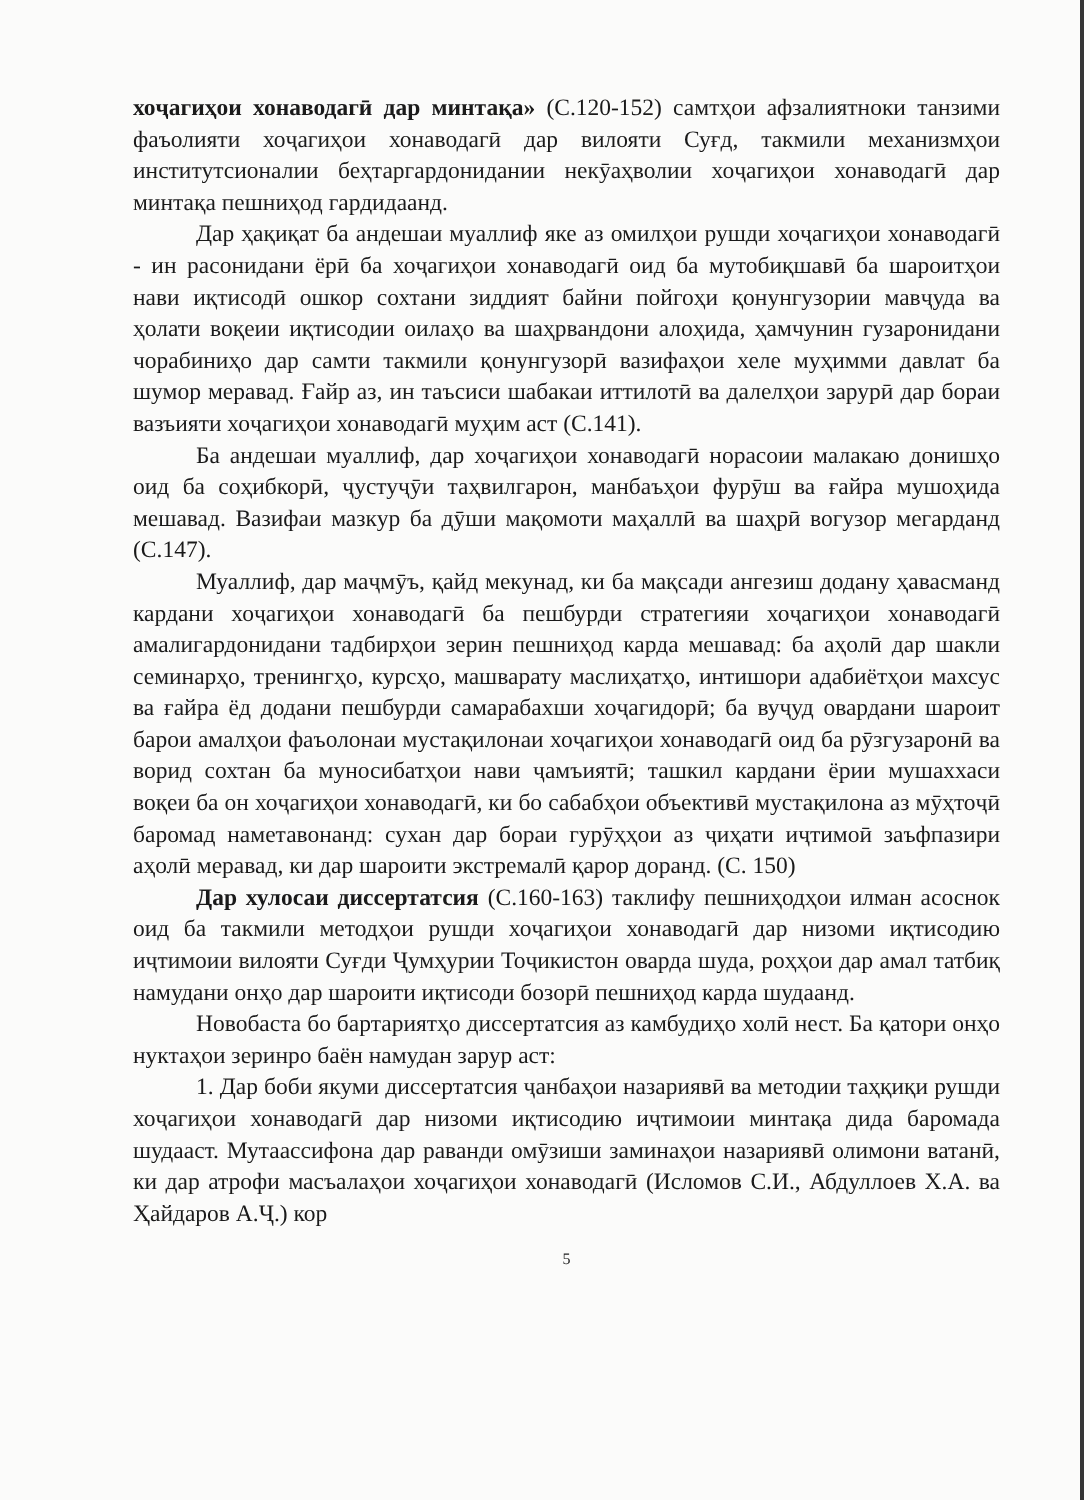хоҷагиҳои хонаводагӣ дар минтақа» (С.120-152) самтҳои афзалиятноки танзими фаъолияти хоҷагиҳои хонаводагӣ дар вилояти Суғд, такмили механизмҳои институтсионалии беҳтаргардонидании некӯаҳволии хоҷагиҳои хонаводагӣ дар минтақа пешниҳод гардидаанд.
Дар ҳақиқат ба андешаи муаллиф яке аз омилҳои рушди хоҷагиҳои хонаводагӣ - ин расонидани ёрӣ ба хоҷагиҳои хонаводагӣ оид ба мутобиқшавӣ ба шароитҳои нави иқтисодӣ ошкор сохтани зиддият байни пойгоҳи қонунгузории мавҷуда ва ҳолати воқеии иқтисодии оилаҳо ва шаҳрвандони алоҳида, ҳамчунин гузаронидани чорабиниҳо дар самти такмили қонунгузорӣ вазифаҳои хеле муҳимми давлат ба шумор меравад. Ғайр аз, ин таъсиси шабакаи иттилотӣ ва далелҳои зарурӣ дар бораи вазъияти хоҷагиҳои хонаводагӣ муҳим аст (С.141).
Ба андешаи муаллиф, дар хоҷагиҳои хонаводагӣ норасоии малакаю донишҳо оид ба соҳибкорӣ, ҷустуҷӯи таҳвилгарон, манбаъҳои фурӯш ва ғайра мушоҳида мешавад. Вазифаи мазкур ба дӯши мақомоти маҳаллӣ ва шаҳрӣ вогузор мегарданд (С.147).
Муаллиф, дар маҷмӯъ, қайд мекунад, ки ба мақсади ангезиш додану ҳавасманд кардани хоҷагиҳои хонаводагӣ ба пешбурди стратегияи хоҷагиҳои хонаводагӣ амалигардонидани тадбирҳои зерин пешниҳод карда мешавад: ба аҳолӣ дар шакли семинарҳо, тренингҳо, курсҳо, машварату маслиҳатҳо, интишори адабиётҳои махсус ва ғайра ёд додани пешбурди самарабахши хоҷагидорӣ; ба вуҷуд овардани шароит барои амалҳои фаъолонаи мустақилонаи хоҷагиҳои хонаводагӣ оид ба рӯзгузаронӣ ва ворид сохтан ба муносибатҳои нави ҷамъиятӣ; ташкил кардани ёрии мушаххаси воқеи ба он хоҷагиҳои хонаводагӣ, ки бо сабабҳои объективӣ мустақилона аз мӯҳтоҷӣ баромад наметавонанд: сухан дар бораи гурӯҳҳои аз ҷиҳати иҷтимоӣ заъфпазири аҳолӣ меравад, ки дар шароити экстремалӣ қарор доранд. (С. 150)
Дар хулосаи диссертатсия (С.160-163) таклифу пешниҳодҳои илман асоснок оид ба такмили методҳои рушди хоҷагиҳои хонаводагӣ дар низоми иқтисодию иҷтимоии вилояти Суғди Ҷумҳурии Тоҷикистон оварда шуда, роҳҳои дар амал татбиқ намудани онҳо дар шароити иқтисоди бозорӣ пешниҳод карда шудаанд.
Новобаста бо бартариятҳо диссертатсия аз камбудиҳо холӣ нест. Ба қатори онҳо нуктаҳои зеринро баён намудан зарур аст:
1. Дар боби якуми диссертатсия ҷанбаҳои назариявӣ ва методии таҳқиқи рушди хоҷагиҳои хонаводагӣ дар низоми иқтисодию иҷтимоии минтақа дида баромада шудааст. Мутаассифона дар раванди омӯзиши заминаҳои назариявӣ олимони ватанӣ, ки дар атрофи масъалаҳои хоҷагиҳои хонаводагӣ (Исломов С.И., Абдуллоев Х.А. ва Ҳайдаров А.Ҷ.) кор
5